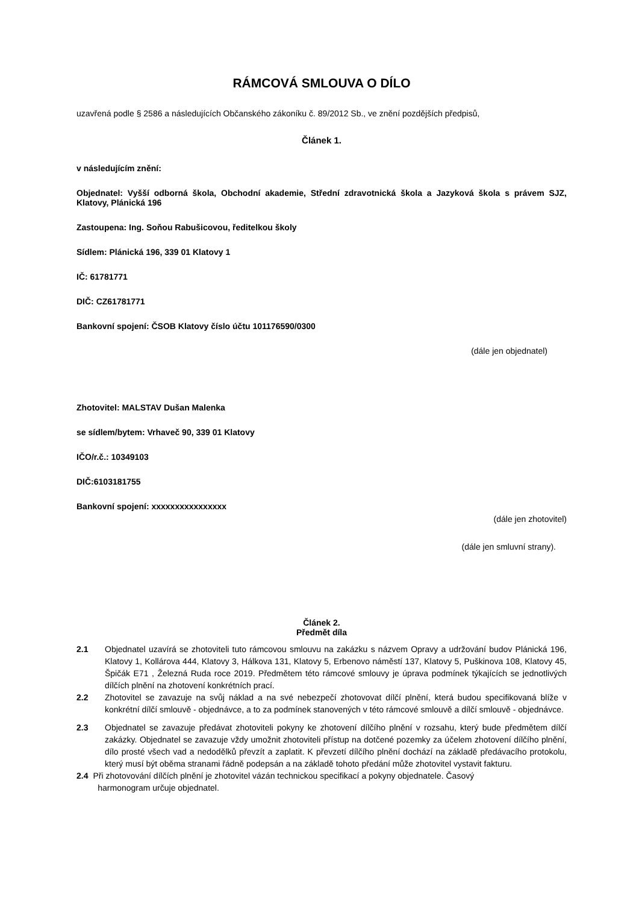RÁMCOVÁ SMLOUVA O DÍLO
uzavřená podle § 2586 a následujících Občanského zákoníku č. 89/2012 Sb., ve znění pozdějších předpisů,
Článek 1.
v následujícím znění:
Objednatel: Vyšší odborná škola, Obchodní akademie, Střední zdravotnická škola a Jazyková škola s právem SJZ, Klatovy, Plánická 196
Zastoupena: Ing. Soňou Rabušicovou, ředitelkou školy
Sídlem: Plánická 196, 339 01 Klatovy 1
IČ: 61781771
DIČ: CZ61781771
Bankovní spojení: ČSOB Klatovy číslo účtu 101176590/0300
(dále jen objednatel)
Zhotovitel: MALSTAV Dušan Malenka
se sídlem/bytem: Vrhaveč 90, 339 01 Klatovy
IČO/r.č.: 10349103
DIČ:6103181755
Bankovní spojení: xxxxxxxxxxxxxxxx
(dále jen zhotovitel)
(dále jen smluvní strany).
Článek 2.
Předmět díla
2.1 Objednatel uzavírá se zhotoviteli tuto rámcovou smlouvu na zakázku s názvem Opravy a udržování budov Plánická 196, Klatovy 1, Kollárova 444, Klatovy 3, Hálkova 131, Klatovy 5, Erbenovo náměstí 137, Klatovy 5, Puškinova 108, Klatovy 45, Špičák E71 , Železná Ruda roce 2019. Předmětem této rámcové smlouvy je úprava podmínek týkajících se jednotlivých dílčích plnění na zhotovení konkrétních prací.
2.2 Zhotovitel se zavazuje na svůj náklad a na své nebezpečí zhotovovat dílčí plnění, která budou specifikovaná blíže v konkrétní dílčí smlouvě - objednávce, a to za podmínek stanovených v této rámcové smlouvě a dílčí smlouvě - objednávce.
2.3 Objednatel se zavazuje předávat zhotoviteli pokyny ke zhotovení dílčího plnění v rozsahu, který bude předmětem dílčí zakázky. Objednatel se zavazuje vždy umožnit zhotoviteli přístup na dotčené pozemky za účelem zhotovení dílčího plnění, dílo prosté všech vad a nedodělků převzít a zaplatit. K převzetí dílčího plnění dochází na základě předávacího protokolu, který musí být oběma stranami řádně podepsán a na základě tohoto předání může zhotovitel vystavit fakturu.
2.4 Při zhotovování dílčích plnění je zhotovitel vázán technickou specifikací a pokyny objednatele. Časový
harmonogram určuje objednatel.